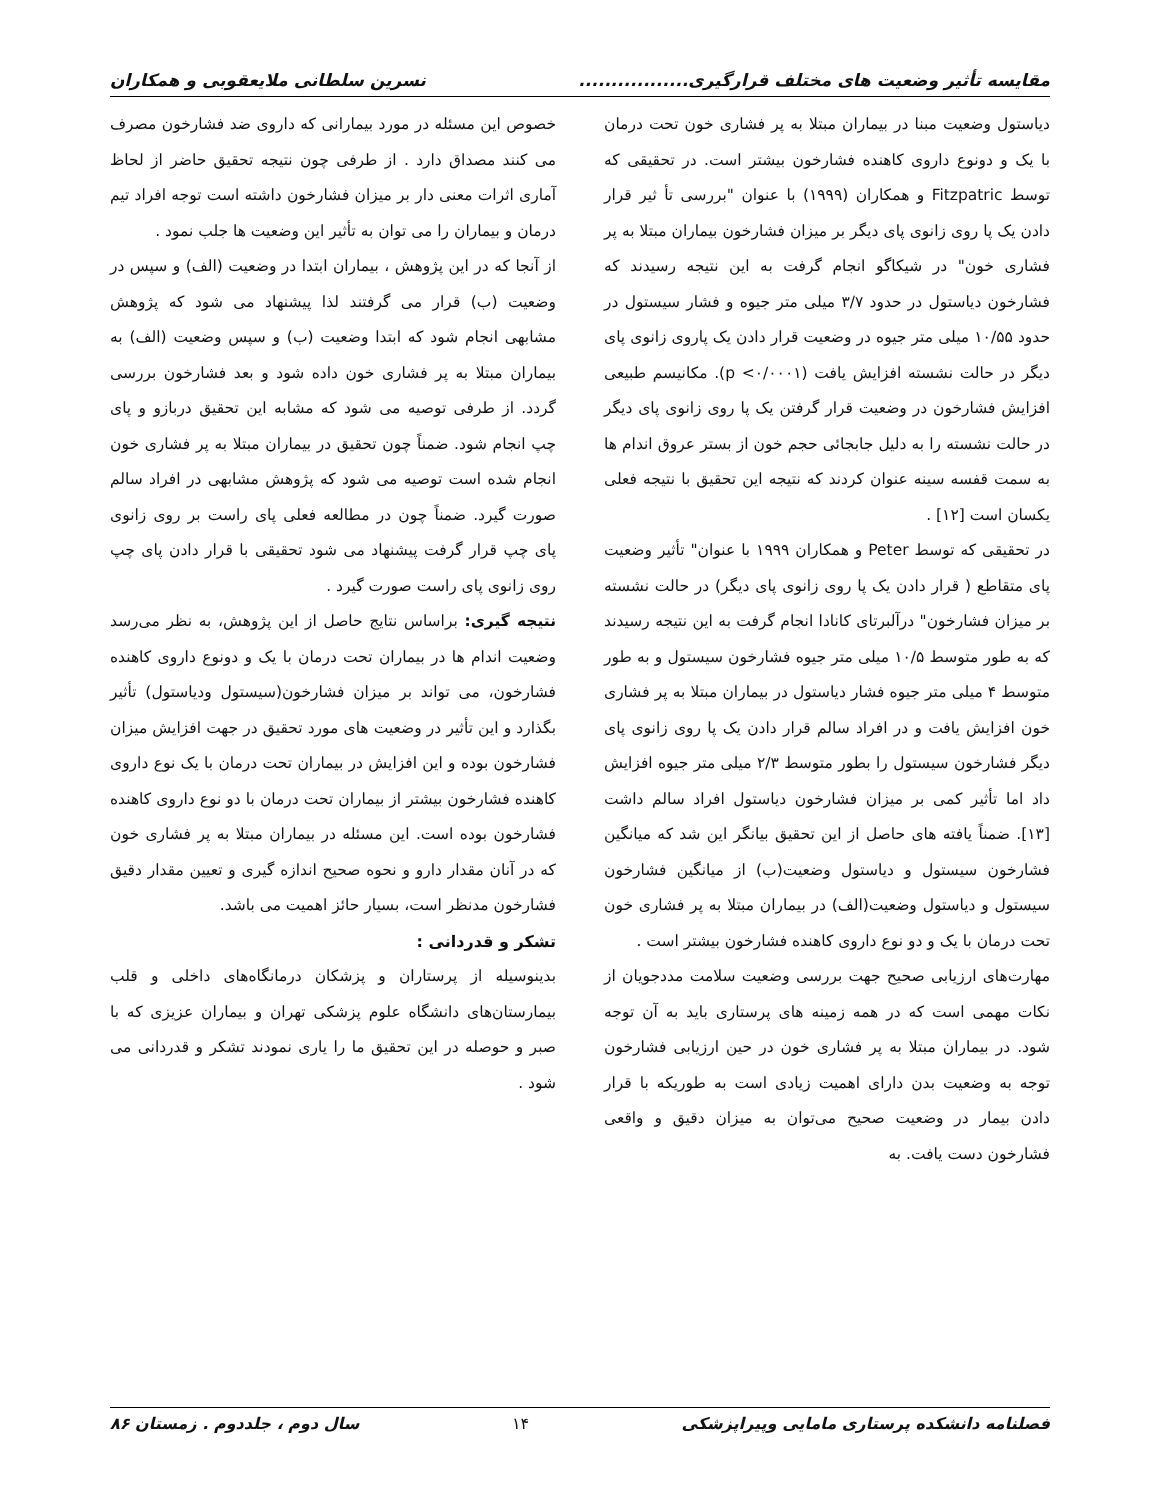مقایسه تأثیر وضعیت های مختلف قرارگیری................. نسرین سلطانی ملایعقوبی و همکاران
دیاستول وضعیت مبنا در بیماران مبتلا به پر فشاری خون تحت درمان با یک و دونوع داروی کاهنده فشارخون بیشتر است. در تحقیقی که توسط Fitzpatric و همکاران (۱۹۹۹) با عنوان "بررسی تأ ثیر قرار دادن یک پا روی زانوی پای دیگر بر میزان فشارخون بیماران مبتلا به پر فشاری خون" در شیکاگو انجام گرفت به این نتیجه رسیدند که فشارخون دیاستول در حدود ۳/۷ میلی متر جیوه و فشار سیستول در حدود ۱۰/۵۵ میلی متر جیوه در وضعیت قرار دادن یک پاروی زانوی پای دیگر در حالت نشسته افزایش یافت (p <۰/۰۰۰۱). مکانیسم طبیعی افزایش فشارخون در وضعیت قرار گرفتن یک پا روی زانوی پای دیگر در حالت نشسته را به دلیل جابجائی حجم خون از بستر عروق اندام ها به سمت قفسه سینه عنوان کردند که نتیجه این تحقیق با نتیجه فعلی یکسان است [۱۲] .
در تحقیقی که توسط Peter و همکاران ۱۹۹۹ با عنوان" تأثیر وضعیت پای متقاطع ( قرار دادن یک پا روی زانوی پای دیگر) در حالت نشسته بر میزان فشارخون" درآلبرتای کانادا انجام گرفت به این نتیجه رسیدند که به طور متوسط ۱۰/۵ میلی متر جیوه فشارخون سیستول و به طور متوسط ۴ میلی متر جیوه فشار دیاستول در بیماران مبتلا به پر فشاری خون افزایش یافت و در افراد سالم قرار دادن یک پا روی زانوی پای دیگر فشارخون سیستول را بطور متوسط ۲/۳ میلی متر جیوه افزایش داد اما تأثیر کمی بر میزان فشارخون دیاستول افراد سالم داشت [۱۳]. ضمناً یافته های حاصل از این تحقیق بیانگر این شد که میانگین فشارخون سیستول و دیاستول وضعیت(ب) از میانگین فشارخون سیستول و دیاستول وضعیت(الف) در بیماران مبتلا به پر فشاری خون تحت درمان با یک و دو نوع داروی کاهنده فشارخون بیشتر است .
مهارت‌های ارزیابی صحیح جهت بررسی وضعیت سلامت مددجویان از نکات مهمی است که در همه زمینه های پرستاری باید به آن توجه شود. در بیماران مبتلا به پر فشاری خون در حین ارزیابی فشارخون توجه به وضعیت بدن دارای اهمیت زیادی است به طوریکه با قرار دادن بیمار در وضعیت صحیح می‌توان به میزان دقیق و واقعی فشارخون دست یافت. به
خصوص این مسئله در مورد بیمارانی که داروی ضد فشارخون مصرف می کنند مصداق دارد . از طرفی چون نتیجه تحقیق حاضر از لحاظ آماری اثرات معنی دار بر میزان فشارخون داشته است توجه افراد تیم درمان و بیماران را می توان به تأثیر این وضعیت ها جلب نمود .
از آنجا که در این پژوهش ، بیماران ابتدا در وضعیت (الف) و سپس در وضعیت (ب) قرار می گرفتند لذا پیشنهاد می شود که پژوهش مشابهی انجام شود که ابتدا وضعیت (ب) و سپس وضعیت (الف) به بیماران مبتلا به پر فشاری خون داده شود و بعد فشارخون بررسی گردد. از طرفی توصیه می شود که مشابه این تحقیق دربازو و پای چپ انجام شود. ضمناً چون تحقیق در بیماران مبتلا به پر فشاری خون انجام شده است توصیه می شود که پژوهش مشابهی در افراد سالم صورت گیرد. ضمناً چون در مطالعه فعلی پای راست بر روی زانوی پای چپ قرار گرفت پیشنهاد می شود تحقیقی با قرار دادن پای چپ روی زانوی پای راست صورت گیرد .
نتیجه گیری: براساس نتایج حاصل از این پژوهش، به نظر می‌رسد وضعیت اندام ها در بیماران تحت درمان با یک و دونوع داروی کاهنده فشارخون، می تواند بر میزان فشارخون(سیستول ودیاستول) تأثیر بگذارد و این تأثیر در وضعیت های مورد تحقیق در جهت افزایش میزان فشارخون بوده و این افزایش در بیماران تحت درمان با یک نوع داروی کاهنده فشارخون بیشتر از بیماران تحت درمان با دو نوع داروی کاهنده فشارخون بوده است. این مسئله در بیماران مبتلا به پر فشاری خون که در آنان مقدار دارو و نحوه صحیح اندازه گیری و تعیین مقدار دقیق فشارخون مدنظر است، بسیار حائز اهمیت می باشد.
تشکر و قدردانی :
بدینوسیله از پرستاران و پزشکان درمانگاه‌های داخلی و قلب بیمارستان‌های دانشگاه علوم پزشکی تهران و بیماران عزیزی که با صبر و حوصله در این تحقیق ما را یاری نمودند تشکر و قدردانی می شود .
فصلنامه دانشکده پرستاری مامایی وپیراپزشکی ۱۴ سال دوم ، جلددوم . زمستان ۸۶